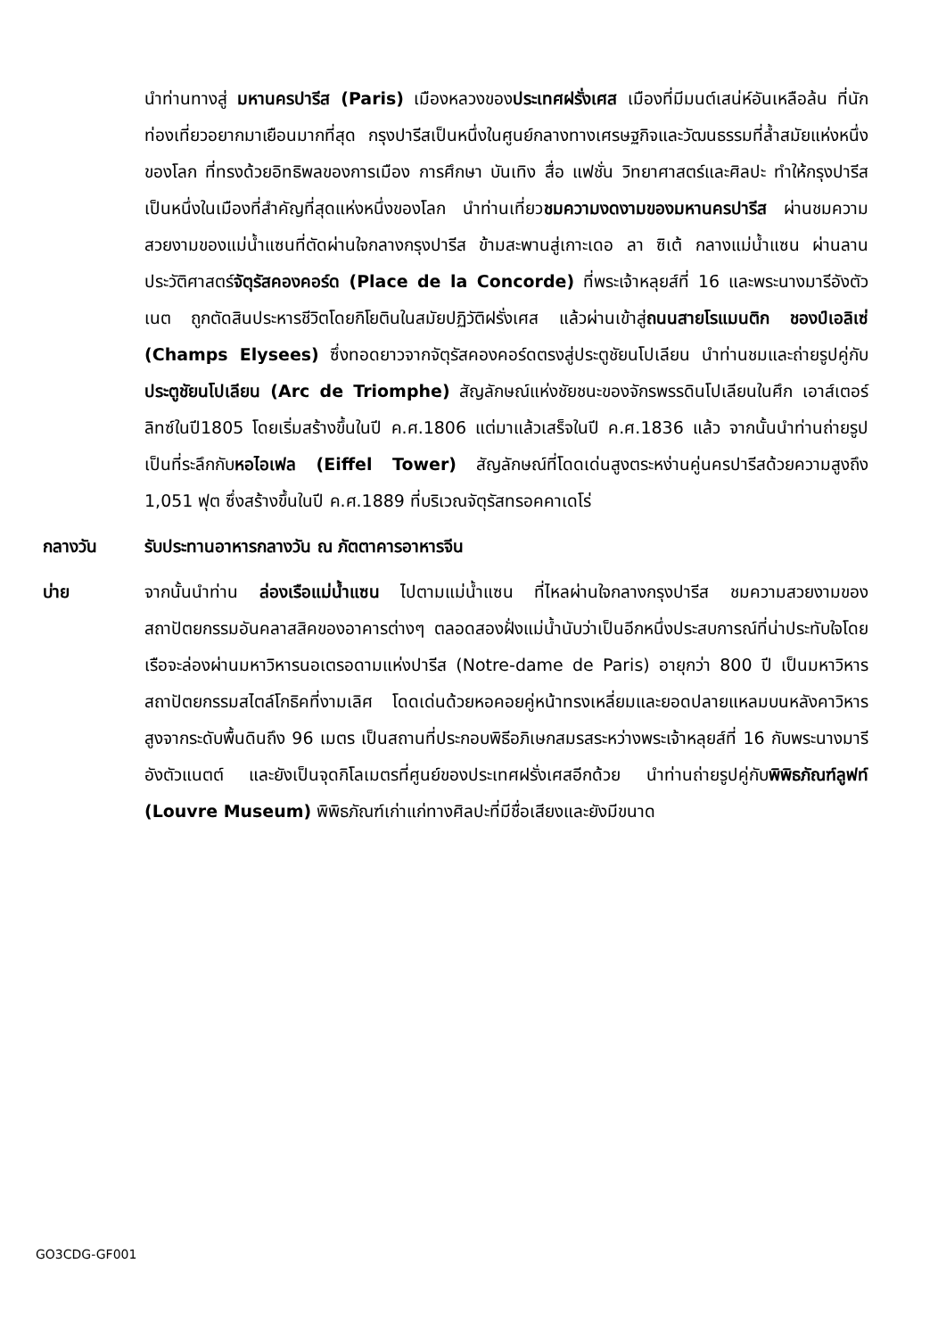นำท่านทางสู่ มหานครปารีส (Paris) เมืองหลวงของประเทศฝรั่งเศส เมืองที่มีมนต์เสน่ห์อันเหลือล้น ที่นักท่องเที่ยวอยากมาเยือนมากที่สุด กรุงปารีสเป็นหนึ่งในศูนย์กลางทางเศรษฐกิจและวัฒนธรรมที่ล้ำสมัยแห่งหนึ่งของโลก ที่ทรงด้วยอิทธิพลของการเมือง การศึกษา บันเทิง สื่อ แฟชั่น วิทยาศาสตร์และศิลปะ ทำให้กรุงปารีสเป็นหนึ่งในเมืองที่สำคัญที่สุดแห่งหนึ่งของโลก นำท่านเที่ยวชมความงดงามของมหานครปารีส ผ่านชมความสวยงามของแม่น้ำแซนที่ตัดผ่านใจกลางกรุงปารีส ข้ามสะพานสู่เกาะเดอ ลา ซิเต้ กลางแม่น้ำแซน ผ่านลานประวัติศาสตร์จัตุรัสคองคอร์ด (Place de la Concorde) ที่พระเจ้าหลุยส์ที่ 16 และพระนางมารีอังตัวเนต ถูกตัดสินประหารชีวิตโดยกิโยตินในสมัยปฏิวัติฝรั่งเศส แล้วผ่านเข้าสู่ถนนสายโรแมนติก ชองป์เอลิเซ่ (Champs Elysees) ซึ่งทอดยาวจากจัตุรัสคองคอร์ดตรงสู่ประตูชัยนโปเลียน นำท่านชมและถ่ายรูปคู่กับประตูชัยนโปเลียน (Arc de Triomphe) สัญลักษณ์แห่งชัยชนะของจักรพรรดินโปเลียนในศึก เอาส์เตอร์ลิทซ์ในปี1805 โดยเริ่มสร้างขึ้นในปี ค.ศ.1806 แต่มาแล้วเสร็จในปี ค.ศ.1836 แล้ว จากนั้นนำท่านถ่ายรูปเป็นที่ระลึกกับหอไอเฟล (Eiffel Tower) สัญลักษณ์ที่โดดเด่นสูงตระหง่านคู่นครปารีสด้วยความสูงถึง 1,051 ฟุต ซึ่งสร้างขึ้นในปี ค.ศ.1889 ที่บริเวณจัตุรัสทรอคคาเดโร่
กลางวัน รับประทานอาหารกลางวัน ณ ภัตตาคารอาหารจีน
บ่าย จากนั้นนำท่าน ล่องเรือแม่น้ำแซน ไปตามแม่น้ำแซน ที่ไหลผ่านใจกลางกรุงปารีส ชมความสวยงามของสถาปัตยกรรมอันคลาสสิคของอาคารต่างๆ ตลอดสองฝั่งแม่น้ำนับว่าเป็นอีกหนึ่งประสบการณ์ที่น่าประทับใจโดยเรือจะล่องผ่านมหาวิหารนอเตรอดามแห่งปารีส (Notre-dame de Paris) อายุกว่า 800 ปี เป็นมหาวิหารสถาปัตยกรรมสไตล์โกธิคที่งามเลิศ โดดเด่นด้วยหอคอยคู่หน้าทรงเหลี่ยมและยอดปลายแหลมบนหลังคาวิหารสูงจากระดับพื้นดินถึง 96 เมตร เป็นสถานที่ประกอบพิธีอภิเษกสมรสระหว่างพระเจ้าหลุยส์ที่ 16 กับพระนางมารี อังตัวแนตต์ และยังเป็นจุดกิโลเมตรที่ศูนย์ของประเทศฝรั่งเศสอีกด้วย นำท่านถ่ายรูปคู่กับพิพิธภัณฑ์ลูฟท์ (Louvre Museum) พิพิธภัณฑ์เก่าแก่ทางศิลปะที่มีชื่อเสียงและยังมีขนาด
GO3CDG-GF001